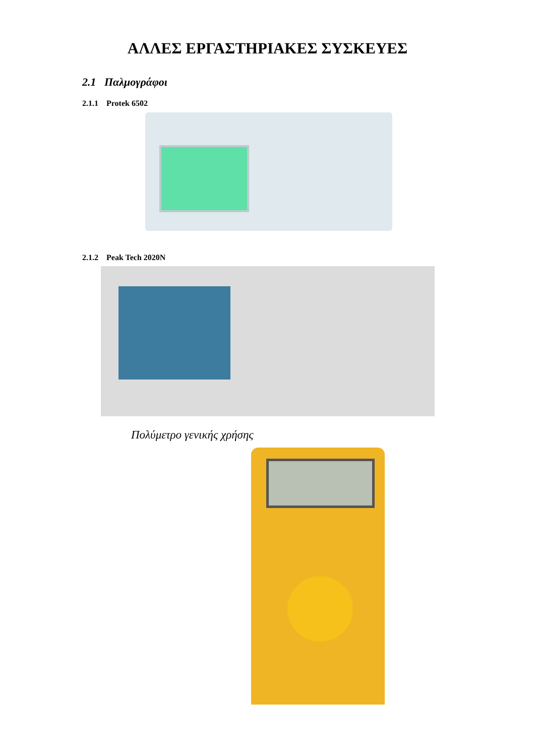ΑΛΛΕΣ ΕΡΓΑΣΤΗΡΙΑΚΕΣ ΣΥΣΚΕΥΕΣ
2.1 Παλμογράφοι
2.1.1 Protek 6502
2.1.2 Peak Tech 2020N
Πολύμετρο γενικής χρήσης